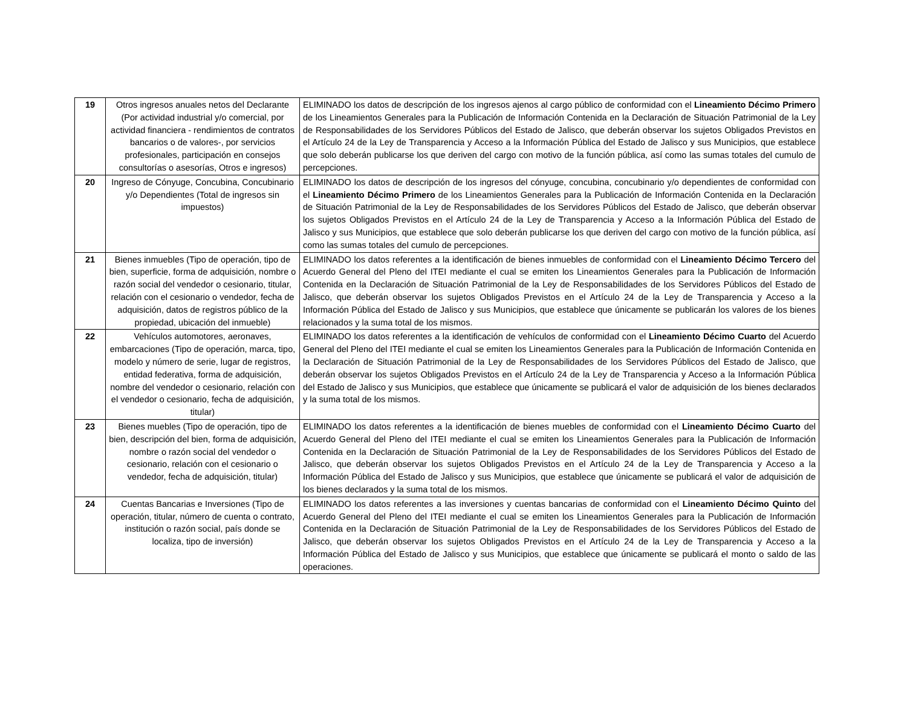| 19 | Otros ingresos anuales netos del Declarante (Por actividad industrial y/o comercial, por actividad financiera - rendimientos de contratos bancarios o de valores-, por servicios profesionales, participación en consejos consultorías o asesorías, Otros e ingresos) | ELIMINADO los datos de descripción de los ingresos ajenos al cargo público de conformidad con el Lineamiento Décimo Primero de los Lineamientos Generales para la Publicación de Información Contenida en la Declaración de Situación Patrimonial de la Ley de Responsabilidades de los Servidores Públicos del Estado de Jalisco, que deberán observar los sujetos Obligados Previstos en el Artículo 24 de la Ley de Transparencia y Acceso a la Información Pública del Estado de Jalisco y sus Municipios, que establece que solo deberán publicarse los que deriven del cargo con motivo de la función pública, así como las sumas totales del cumulo de percepciones. |
| 20 | Ingreso de Cónyuge, Concubina, Concubinario y/o Dependientes (Total de ingresos sin impuestos) | ELIMINADO los datos de descripción de los ingresos del cónyuge, concubina, concubinario y/o dependientes de conformidad con el Lineamiento Décimo Primero de los Lineamientos Generales para la Publicación de Información Contenida en la Declaración de Situación Patrimonial de la Ley de Responsabilidades de los Servidores Públicos del Estado de Jalisco, que deberán observar los sujetos Obligados Previstos en el Artículo 24 de la Ley de Transparencia y Acceso a la Información Pública del Estado de Jalisco y sus Municipios, que establece que solo deberán publicarse los que deriven del cargo con motivo de la función pública, así como las sumas totales del cumulo de percepciones. |
| 21 | Bienes inmuebles (Tipo de operación, tipo de bien, superficie, forma de adquisición, nombre o razón social del vendedor o cesionario, titular, relación con el cesionario o vendedor, fecha de adquisición, datos de registros público de la propiedad, ubicación del inmueble) | ELIMINADO los datos referentes a la identificación de bienes inmuebles de conformidad con el Lineamiento Décimo Tercero del Acuerdo General del Pleno del ITEI mediante el cual se emiten los Lineamientos Generales para la Publicación de Información Contenida en la Declaración de Situación Patrimonial de la Ley de Responsabilidades de los Servidores Públicos del Estado de Jalisco, que deberán observar los sujetos Obligados Previstos en el Artículo 24 de la Ley de Transparencia y Acceso a la Información Pública del Estado de Jalisco y sus Municipios, que establece que únicamente se publicarán los valores de los bienes relacionados y la suma total de los mismos. |
| 22 | Vehículos automotores, aeronaves, embarcaciones (Tipo de operación, marca, tipo, modelo y número de serie, lugar de registros, entidad federativa, forma de adquisición, nombre del vendedor o cesionario, relación con el vendedor o cesionario, fecha de adquisición, titular) | ELIMINADO los datos referentes a la identificación de vehículos de conformidad con el Lineamiento Décimo Cuarto del Acuerdo General del Pleno del ITEI mediante el cual se emiten los Lineamientos Generales para la Publicación de Información Contenida en la Declaración de Situación Patrimonial de la Ley de Responsabilidades de los Servidores Públicos del Estado de Jalisco, que deberán observar los sujetos Obligados Previstos en el Artículo 24 de la Ley de Transparencia y Acceso a la Información Pública del Estado de Jalisco y sus Municipios, que establece que únicamente se publicará el valor de adquisición de los bienes declarados y la suma total de los mismos. |
| 23 | Bienes muebles (Tipo de operación, tipo de bien, descripción del bien, forma de adquisición, nombre o razón social del vendedor o cesionario, relación con el cesionario o vendedor, fecha de adquisición, titular) | ELIMINADO los datos referentes a la identificación de bienes muebles de conformidad con el Lineamiento Décimo Cuarto del Acuerdo General del Pleno del ITEI mediante el cual se emiten los Lineamientos Generales para la Publicación de Información Contenida en la Declaración de Situación Patrimonial de la Ley de Responsabilidades de los Servidores Públicos del Estado de Jalisco, que deberán observar los sujetos Obligados Previstos en el Artículo 24 de la Ley de Transparencia y Acceso a la Información Pública del Estado de Jalisco y sus Municipios, que establece que únicamente se publicará el valor de adquisición de los bienes declarados y la suma total de los mismos. |
| 24 | Cuentas Bancarias e Inversiones (Tipo de operación, titular, número de cuenta o contrato, institución o razón social, país donde se localiza, tipo de inversión) | ELIMINADO los datos referentes a las inversiones y cuentas bancarias de conformidad con el Lineamiento Décimo Quinto del Acuerdo General del Pleno del ITEI mediante el cual se emiten los Lineamientos Generales para la Publicación de Información Contenida en la Declaración de Situación Patrimonial de la Ley de Responsabilidades de los Servidores Públicos del Estado de Jalisco, que deberán observar los sujetos Obligados Previstos en el Artículo 24 de la Ley de Transparencia y Acceso a la Información Pública del Estado de Jalisco y sus Municipios, que establece que únicamente se publicará el monto o saldo de las operaciones. |